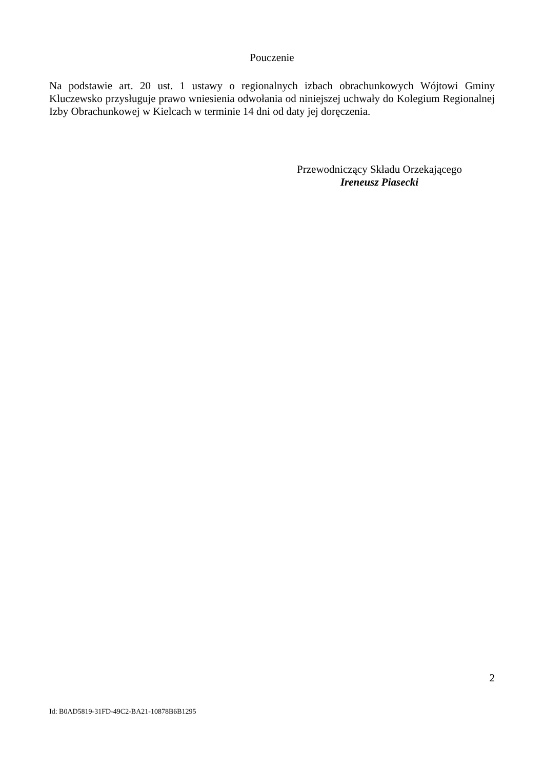Pouczenie
Na podstawie art. 20 ust. 1 ustawy o regionalnych izbach obrachunkowych Wójtowi Gminy Kluczewsko przysługuje prawo wniesienia odwołania od niniejszej uchwały do Kolegium Regionalnej Izby Obrachunkowej w Kielcach w terminie 14 dni od daty jej doręczenia.
Przewodniczący Składu Orzekającego
Ireneusz Piasecki
2
Id: B0AD5819-31FD-49C2-BA21-10878B6B1295